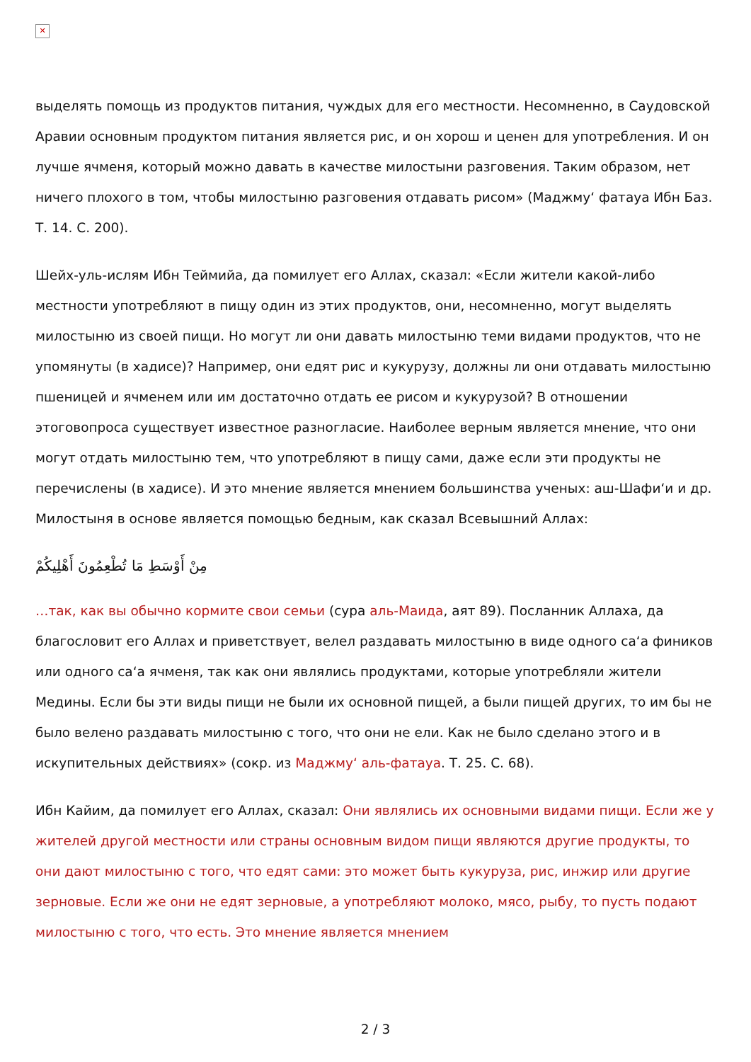✕
выделять помощь из продуктов питания, чуждых для его местности. Несомненно, в Саудовской Аравии основным продуктом питания является рис, и он хорош и ценен для употребления. И он лучше ячменя, который можно давать в качестве милостыни разговения. Таким образом, нет ничего плохого в том, чтобы милостыню разговения отдавать рисом» (Маджму‘ фатауа Ибн Баз. Т. 14. С. 200).
Шейх-уль-ислям Ибн Теймийа, да помилует его Аллах, сказал: «Если жители какой-либо местности употребляют в пищу один из этих продуктов, они, несомненно, могут выделять милостыню из своей пищи. Но могут ли они давать милостыню теми видами продуктов, что не упомянуты (в хадисе)? Например, они едят рис и кукурузу, должны ли они отдавать милостыню пшеницей и ячменем или им достаточно отдать ее рисом и кукурузой? В отношении этоговопроса существует известное разногласие. Наиболее верным является мнение, что они могут отдать милостыню тем, что употребляют в пищу сами, даже если эти продукты не перечислены (в хадисе). И это мнение является мнением большинства ученых: аш-Шафи‘и и др. Милостыня в основе является помощью бедным, как сказал Всевышний Аллах:
مِنْ أَوْسَطِ مَا تُطْعِمُونَ أَهْلِيكُمْ
…так, как вы обычно кормите свои семьи (сура аль-Маида, аят 89). Посланник Аллаха, да благословит его Аллах и приветствует, велел раздавать милостыню в виде одного са‘а фиников или одного са‘а ячменя, так как они являлись продуктами, которые употребляли жители Медины. Если бы эти виды пищи не были их основной пищей, а были пищей других, то им бы не было велено раздавать милостыню с того, что они не ели. Как не было сделано этого и в искупительных действиях» (сокр. из Маджму‘ аль-фатауа. Т. 25. С. 68).
Ибн Кайим, да помилует его Аллах, сказал: Они являлись их основными видами пищи. Если же у жителей другой местности или страны основным видом пищи являются другие продукты, то они дают милостыню с того, что едят сами: это может быть кукуруза, рис, инжир или другие зерновые. Если же они не едят зерновые, а употребляют молоко, мясо, рыбу, то пусть подают милостыню с того, что есть. Это мнение является мнением
2 / 3